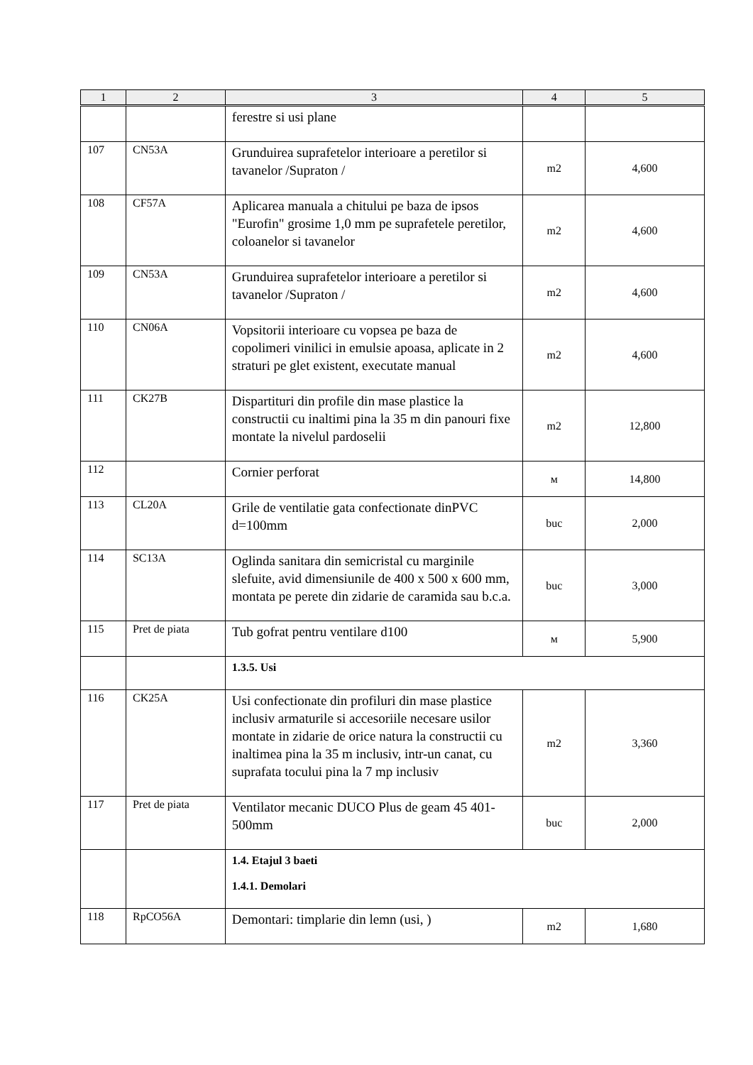| 1 | 2 | 3 | 4 | 5 |
| --- | --- | --- | --- | --- |
| | | ferestre si usi plane | | |
| 107 | CN53A | Grunduirea suprafetelor interioare a peretilor si tavanelor /Supraton / | m2 | 4,600 |
| 108 | CF57A | Aplicarea manuala a chitului pe baza de ipsos "Eurofin" grosime 1,0 mm pe suprafetele peretilor, coloanelor si tavanelor | m2 | 4,600 |
| 109 | CN53A | Grunduirea suprafetelor interioare a peretilor si tavanelor /Supraton / | m2 | 4,600 |
| 110 | CN06A | Vopsitorii interioare cu vopsea pe baza de copolimeri vinilici in emulsie apoasa, aplicate in 2 straturi pe glet existent, executate manual | m2 | 4,600 |
| 111 | CK27B | Dispartituri din profile din mase plastice la constructii cu inaltimi pina la 35 m din panouri fixe montate la nivelul pardoselii | m2 | 12,800 |
| 112 | | Cornier perforat | м | 14,800 |
| 113 | CL20A | Grile de ventilatie gata confectionate dinPVC d=100mm | buc | 2,000 |
| 114 | SC13A | Oglinda sanitara din semicristal cu marginile slefuite, avid dimensiunile de 400 x 500 x 600 mm, montata pe perete din zidarie de caramida sau b.c.a. | buc | 3,000 |
| 115 | Pret de piata | Tub gofrat pentru ventilare d100 | м | 5,900 |
| | | 1.3.5. Usi | | |
| 116 | CK25A | Usi confectionate din profiluri din mase plastice inclusiv armaturile si accesoriile necesare usilor montate in zidarie de orice natura la constructii cu inaltimea pina la 35 m inclusiv, intr-un canat, cu suprafata tocului pina la 7 mp inclusiv | m2 | 3,360 |
| 117 | Pret de piata | Ventilator mecanic DUCO Plus de geam 45 401-500mm | buc | 2,000 |
| | | 1.4. Etajul 3 baeti 1.4.1. Demolari | | |
| 118 | RpCO56A | Demontari: timplarie din lemn (usi, ) | m2 | 1,680 |